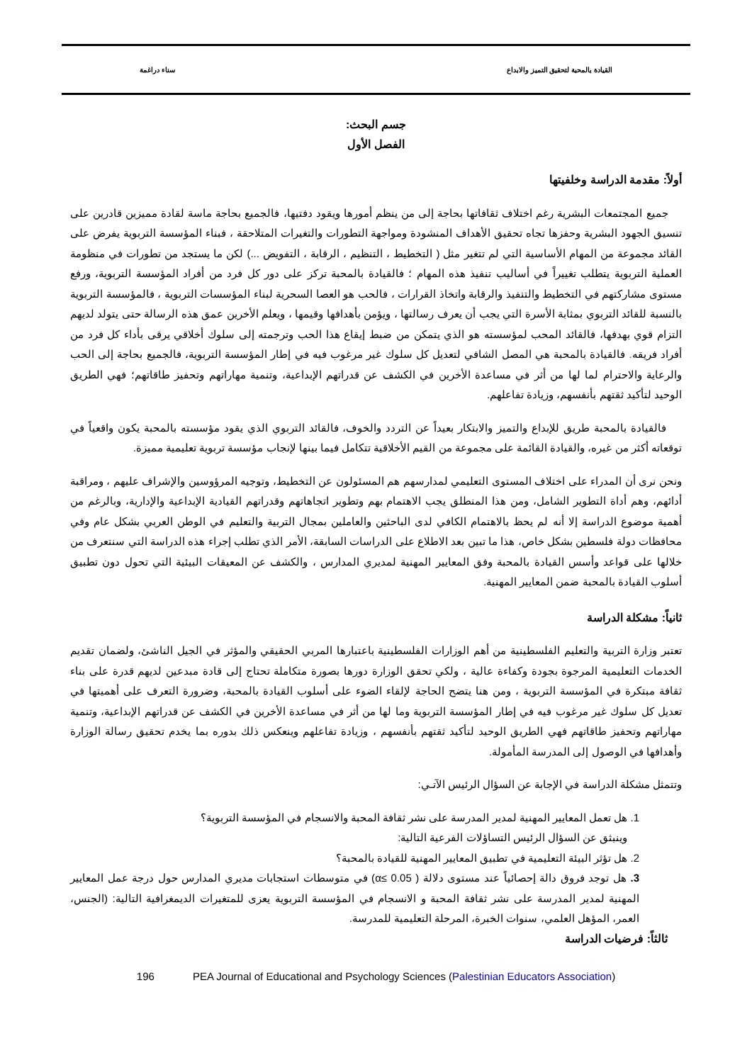القيادة بالمحبة لتحقيق التميز والابداع سناء دراغمة
جسم البحث:
الفصل الأول
أولاً: مقدمة الدراسة وخلفيتها
جميع المجتمعات البشرية رغم اختلاف ثقافاتها بحاجة إلى من ينظم أمورها ويقود دفتيها، فالجميع بحاجة ماسة لقادة مميزين قادرين على تنسيق الجهود البشرية وحفزها تجاه تحقيق الأهداف المنشودة ومواجهة التطورات والتغيرات المتلاحقة ، فبناء المؤسسة التربوية يفرض على القائد مجموعة من المهام الأساسية التي لم تتغير مثل ( التخطيط ، التنظيم ، الرقابة ، التفويض ...) لكن ما يستجد من تطورات في منظومة العملية التربوية يتطلب تغييراً في أساليب تنفيذ هذه المهام ؛ فالقيادة بالمحبة تركز على دور كل فرد من أفراد المؤسسة التربوية، ورفع مستوى مشاركتهم في التخطيط والتنفيذ والرقابة واتخاذ القرارات ، فالحب هو العصا السحرية لبناء المؤسسات التربوية ، فالمؤسسة التربوية بالنسبة للقائد التربوي بمثابة الأسرة التي يجب أن يعرف رسالتها ، ويؤمن بأهدافها وقيمها ، ويعلم الأخرين عمق هذه الرسالة حتى يتولد لديهم التزام قوي بهدفها، فالقائد المحب لمؤسسته هو الذي يتمكن من ضبط إيقاع هذا الحب وترجمته إلى سلوك أخلاقي يرقى بأداء كل فرد من أفراد فريقه. فالقيادة بالمحبة هي المصل الشافي لتعديل كل سلوك غير مرغوب فيه في إطار المؤسسة التربوية، فالجميع بحاجة إلى الحب والرعاية والاحترام لما لها من أثر في مساعدة الأخرين في الكشف عن قدراتهم الإبداعية، وتنمية مهاراتهم وتحفيز طاقاتهم؛ فهي الطريق الوحيد لتأكيد ثقتهم بأنفسهم، وزيادة تفاعلهم.
فالقيادة بالمحبة طريق للإبداع والتميز والابتكار بعيداً عن التردد والخوف، فالقائد التربوي الذي يقود مؤسسته بالمحبة يكون واقعياً في توقعاته أكثر من غيره، والقيادة القائمة على مجموعة من القيم الأخلاقية تتكامل فيما بينها لإنجاب مؤسسة تربوية تعليمية مميزة.
ونحن نرى أن المدراء على اختلاف المستوى التعليمي لمدارسهم هم المسئولون عن التخطيط، وتوجيه المرؤوسين والإشراف عليهم ، ومراقبة أدائهم، وهم أداة التطوير الشامل، ومن هذا المنطلق يجب الاهتمام بهم وتطوير اتجاهاتهم وقدراتهم القيادية الإبداعية والإدارية، وبالرغم من أهمية موضوع الدراسة إلا أنه لم يحظ بالاهتمام الكافي لدى الباحثين والعاملين بمجال التربية والتعليم في الوطن العربي بشكل عام وفي محافظات دولة فلسطين بشكل خاص، هذا ما تبين بعد الاطلاع على الدراسات السابقة، الأمر الذي تطلب إجراء هذه الدراسة التي سنتعرف من خلالها على قواعد وأسس القيادة بالمحبة وفق المعايير المهنية لمديري المدارس ، والكشف عن المعيقات البيئية التي تحول دون تطبيق أسلوب القيادة بالمحبة ضمن المعايير المهنية.
ثانياً: مشكلة الدراسة
تعتبر وزارة التربية والتعليم الفلسطينية من أهم الوزارات الفلسطينية باعتبارها المربي الحقيقي والمؤثر في الجيل الناشئ، ولضمان تقديم الخدمات التعليمية المرجوة بجودة وكفاءة عالية ، ولكي تحقق الوزارة دورها بصورة متكاملة تحتاج إلى قادة مبدعين لديهم قدرة على بناء ثقافة مبتكرة في المؤسسة التربوية ، ومن هنا يتضح الحاجة لإلقاء الضوء على أسلوب القيادة بالمحبة، وضرورة التعرف على أهميتها في تعديل كل سلوك غير مرغوب فيه في إطار المؤسسة التربوية وما لها من أثر في مساعدة الأخرين في الكشف عن قدراتهم الإبداعية، وتنمية مهاراتهم وتحفيز طاقاتهم فهي الطريق الوحيد لتأكيد ثقتهم بأنفسهم ، وزيادة تفاعلهم وينعكس ذلك بدوره بما يخدم تحقيق رسالة الوزارة وأهدافها في الوصول إلى المدرسة المأمولة.
وتتمثل مشكلة الدراسة في الإجابة عن السؤال الرئيس الآتـي:
1. هل تعمل المعايير المهنية لمدير المدرسة على نشر ثقافة المحبة والانسجام في المؤسسة التربوية؟
وينبثق عن السؤال الرئيس التساؤلات الفرعية التالية:
2. هل تؤثر البيئة التعليمية في تطبيق المعايير المهنية للقيادة بالمحبة؟
3. هل توجد فروق دالة إحصائياً عند مستوى دلالة ( α≤ 0.05) في متوسطات استجابات مديري المدارس حول درجة عمل المعايير المهنية لمدير المدرسة على نشر ثقافة المحبة و الانسجام في المؤسسة التربوية يعزى للمتغيرات الديمغرافية التالية: (الجنس، العمر، المؤهل العلمي، سنوات الخبرة، المرحلة التعليمية للمدرسة.
ثالثاً: فرضيات الدراسة
196 PEA Journal of Educational and Psychology Sciences (Palestinian Educators Association)